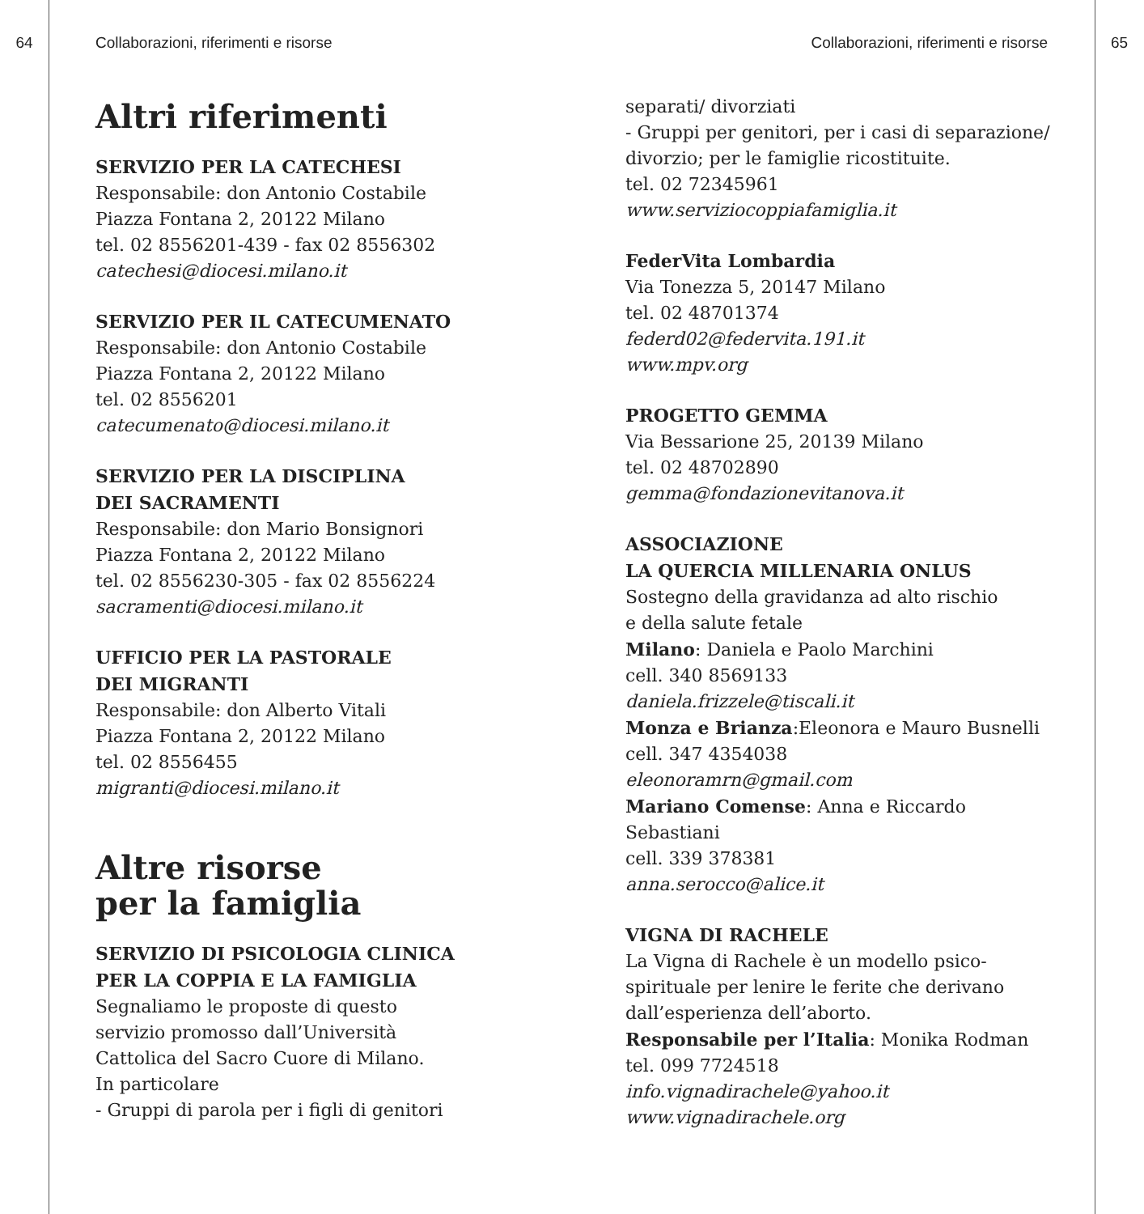64 Collaborazioni, riferimenti e risorse Collaborazioni, riferimenti e risorse 65
Altri riferimenti
SERVIZIO PER LA CATECHESI
Responsabile: don Antonio Costabile
Piazza Fontana 2, 20122 Milano
tel. 02 8556201-439 - fax 02 8556302
catechesi@diocesi.milano.it
SERVIZIO PER IL CATECUMENATO
Responsabile: don Antonio Costabile
Piazza Fontana 2, 20122 Milano
tel. 02 8556201
catecumenato@diocesi.milano.it
SERVIZIO PER LA DISCIPLINA
DEI SACRAMENTI
Responsabile: don Mario Bonsignori
Piazza Fontana 2, 20122 Milano
tel. 02 8556230-305 - fax 02 8556224
sacramenti@diocesi.milano.it
UFFICIO PER LA PASTORALE
DEI MIGRANTI
Responsabile: don Alberto Vitali
Piazza Fontana 2, 20122 Milano
tel. 02 8556455
migranti@diocesi.milano.it
Altre risorse
per la famiglia
SERVIZIO DI PSICOLOGIA CLINICA
PER LA COPPIA E LA FAMIGLIA
Segnaliamo le proposte di questo servizio promosso dall’Università Cattolica del Sacro Cuore di Milano.
In particolare
- Gruppi di parola per i figli di genitori
separati/ divorziati
- Gruppi per genitori, per i casi di separazione/ divorzio; per le famiglie ricostituite.
tel. 02 72345961
www.serviziocoppiafamiglia.it
FederVita Lombardia
Via Tonezza 5, 20147 Milano
tel. 02 48701374
federd02@federvita.191.it
www.mpv.org
PROGETTO GEMMA
Via Bessarione 25, 20139 Milano
tel. 02 48702890
gemma@fondazionevitanova.it
ASSOCIAZIONE
LA QUERCIA MILLENARIA ONLUS
Sostegno della gravidanza ad alto rischio
e della salute fetale
Milano: Daniela e Paolo Marchini
cell. 340 8569133
daniela.frizzele@tiscali.it
Monza e Brianza:Eleonora e Mauro Busnelli
cell. 347 4354038
eleonoramrn@gmail.com
Mariano Comense: Anna e Riccardo Sebastiani
cell. 339 378381
anna.serocco@alice.it
VIGNA DI RACHELE
La Vigna di Rachele è un modello psico-spirituale per lenire le ferite che derivano dall’esperienza dell’aborto.
Responsabile per l’Italia: Monika Rodman
tel. 099 7724518
info.vignadirachele@yahoo.it
www.vignadirachele.org